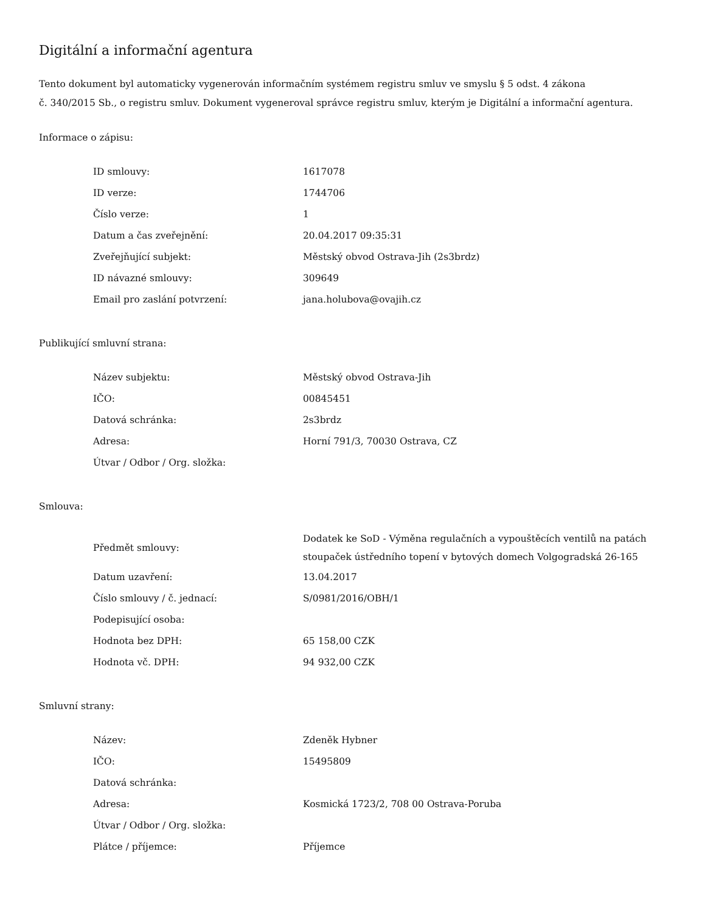Digitální a informační agentura
Tento dokument byl automaticky vygenerován informačním systémem registru smluv ve smyslu § 5 odst. 4 zákona
č. 340/2015 Sb., o registru smluv. Dokument vygeneroval správce registru smluv, kterým je Digitální a informační agentura.
Informace o zápisu:
| ID smlouvy: | 1617078 |
| ID verze: | 1744706 |
| Číslo verze: | 1 |
| Datum a čas zveřejnění: | 20.04.2017 09:35:31 |
| Zveřejňující subjekt: | Městský obvod Ostrava-Jih (2s3brdz) |
| ID návazné smlouvy: | 309649 |
| Email pro zaslání potvrzení: | jana.holubova@ovajih.cz |
Publikující smluvní strana:
| Název subjektu: | Městský obvod Ostrava-Jih |
| IČO: | 00845451 |
| Datová schránka: | 2s3brdz |
| Adresa: | Horní 791/3, 70030 Ostrava, CZ |
| Útvar / Odbor / Org. složka: | |
Smlouva:
| Předmět smlouvy: | Dodatek ke SoD - Výměna regulačních a vypouštěcích ventilů na patách stoupaček ústředního topení v bytových domech Volgogradská 26-165 |
| Datum uzavření: | 13.04.2017 |
| Číslo smlouvy / č. jednací: | S/0981/2016/OBH/1 |
| Podepisující osoba: | |
| Hodnota bez DPH: | 65 158,00 CZK |
| Hodnota vč. DPH: | 94 932,00 CZK |
Smluvní strany:
| Název: | Zdeněk Hybner |
| IČO: | 15495809 |
| Datová schránka: | |
| Adresa: | Kosmická 1723/2, 708 00 Ostrava-Poruba |
| Útvar / Odbor / Org. složka: | |
| Plátce / příjemce: | Příjemce |